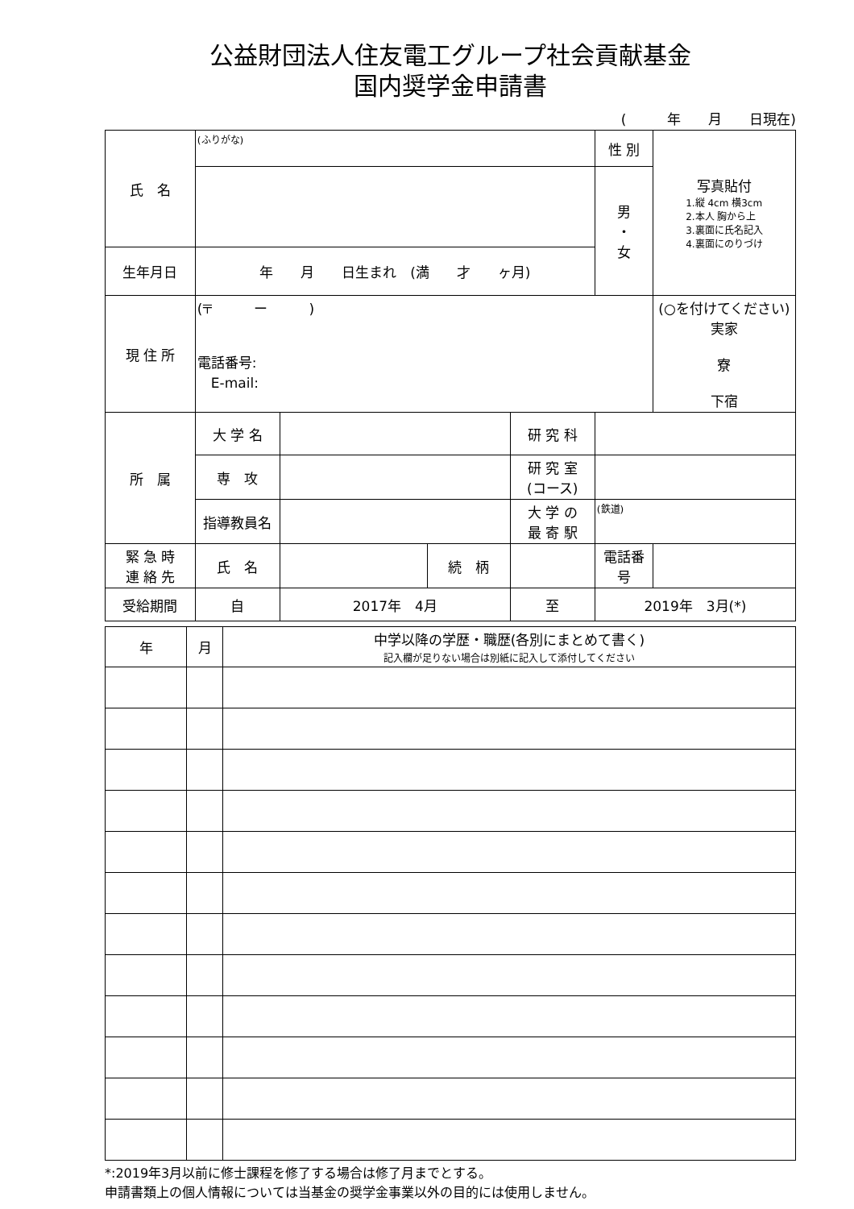公益財団法人住友電工グループ社会貢献基金
国内奨学金申請書
(　　　年　　月　　日現在)
| 氏 名 | (ふりがな) | | | | 性 別 | 写真貼付 1.縦 4cm 横3cm 2.本人 胸から上 3.裏面に氏名記入 4.裏面にのりづけ |
| | | | | | 男 ・ 女 | |
| 生年月日 | 年 月 日生まれ (満 才 ヶ月) | | | | | |
| 現 住 所 | (〒 ー ) 電話番号: E-mail: | | | | | (○を付けてください) 実家 寮 下宿 |
| 所 属 | 大 学 名 | | | 研 究 科 | | |
| | 専 攻 | | | 研 究 室 (コース) | | |
| | 指導教員名 | | | 大 学 の 最 寄 駅 | (鉄道) | |
| 緊 急 時 連 絡 先 | 氏 名 | | 続 柄 | | 電話番号 | |
| 受給期間 | 自 | 2017年 4月 | | 至 | 2019年 3月(*) | |
| 年 | 月 | 中学以降の学歴・職歴(各別にまとめて書く) 記入欄が足りない場合は別紙に記入して添付してください |
| --- | --- | --- |
*:2019年3月以前に修士課程を修了する場合は修了月までとする。
申請書類上の個人情報については当基金の奨学金事業以外の目的には使用しません。